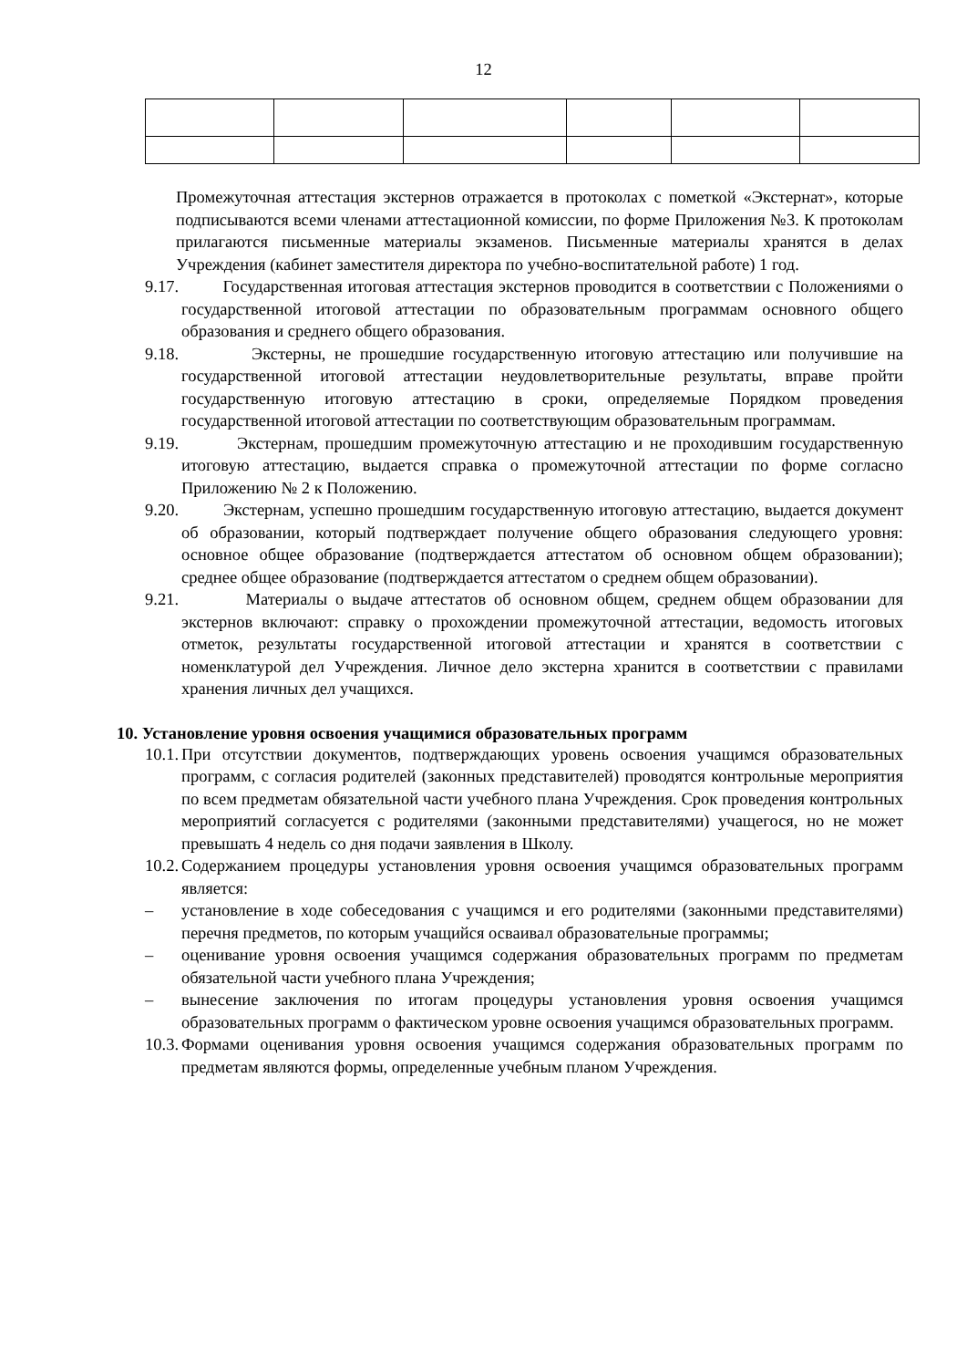12
Промежуточная аттестация экстернов отражается в протоколах с пометкой «Экстернат», которые подписываются всеми членами аттестационной комиссии, по форме Приложения №3. К протоколам прилагаются письменные материалы экзаменов. Письменные материалы хранятся в делах Учреждения (кабинет заместителя директора по учебно-воспитательной работе) 1 год.
9.17. Государственная итоговая аттестация экстернов проводится в соответствии с Положениями о государственной итоговой аттестации по образовательным программам основного общего образования и среднего общего образования.
9.18. Экстерны, не прошедшие государственную итоговую аттестацию или получившие на государственной итоговой аттестации неудовлетворительные результаты, вправе пройти государственную итоговую аттестацию в сроки, определяемые Порядком проведения государственной итоговой аттестации по соответствующим образовательным программам.
9.19. Экстернам, прошедшим промежуточную аттестацию и не проходившим государственную итоговую аттестацию, выдается справка о промежуточной аттестации по форме согласно Приложению № 2 к Положению.
9.20. Экстернам, успешно прошедшим государственную итоговую аттестацию, выдается документ об образовании, который подтверждает получение общего образования следующего уровня: основное общее образование (подтверждается аттестатом об основном общем образовании); среднее общее образование (подтверждается аттестатом о среднем общем образовании).
9.21. Материалы о выдаче аттестатов об основном общем, среднем общем образовании для экстернов включают: справку о прохождении промежуточной аттестации, ведомость итоговых отметок, результаты государственной итоговой аттестации и хранятся в соответствии с номенклатурой дел Учреждения. Личное дело экстерна хранится в соответствии с правилами хранения личных дел учащихся.
10. Установление уровня освоения учащимися образовательных программ
10.1. При отсутствии документов, подтверждающих уровень освоения учащимся образовательных программ, с согласия родителей (законных представителей) проводятся контрольные мероприятия по всем предметам обязательной части учебного плана Учреждения. Срок проведения контрольных мероприятий согласуется с родителями (законными представителями) учащегося, но не может превышать 4 недель со дня подачи заявления в Школу.
10.2. Содержанием процедуры установления уровня освоения учащимся образовательных программ является:
– установление в ходе собеседования с учащимся и его родителями (законными представителями) перечня предметов, по которым учащийся осваивал образовательные программы;
– оценивание уровня освоения учащимся содержания образовательных программ по предметам обязательной части учебного плана Учреждения;
– вынесение заключения по итогам процедуры установления уровня освоения учащимся образовательных программ о фактическом уровне освоения учащимся образовательных программ.
10.3. Формами оценивания уровня освоения учащимся содержания образовательных программ по предметам являются формы, определенные учебным планом Учреждения.